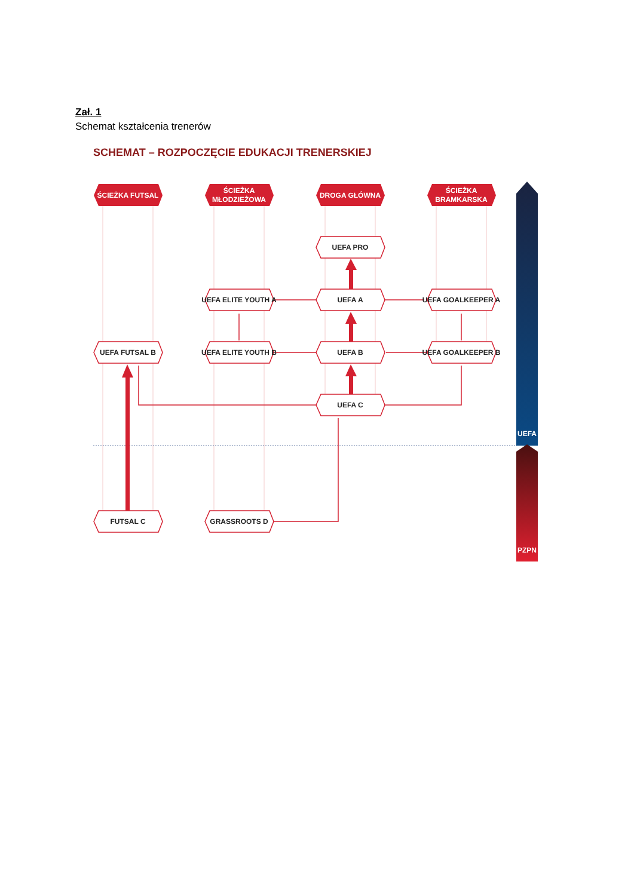Zał. 1
Schemat kształcenia trenerów
SCHEMAT – ROZPOCZĘCIE EDUKACJI TRENERSKIEJ
ŚCIEŻKA FUTSAL
ŚCIEŻKA
MŁODZIEŻOWA
DROGA GŁÓWNA
ŚCIEŻKA
BRAMKARSKA
UEFA PRO
UEFA A
UEFA ELITE YOUTH A
UEFA GOALKEEPER A
UEFA FUTSAL B
UEFA ELITE YOUTH B
UEFA B
UEFA GOALKEEPER B
UEFA C
FUTSAL C
GRASSROOTS D
UEFA
PZPN